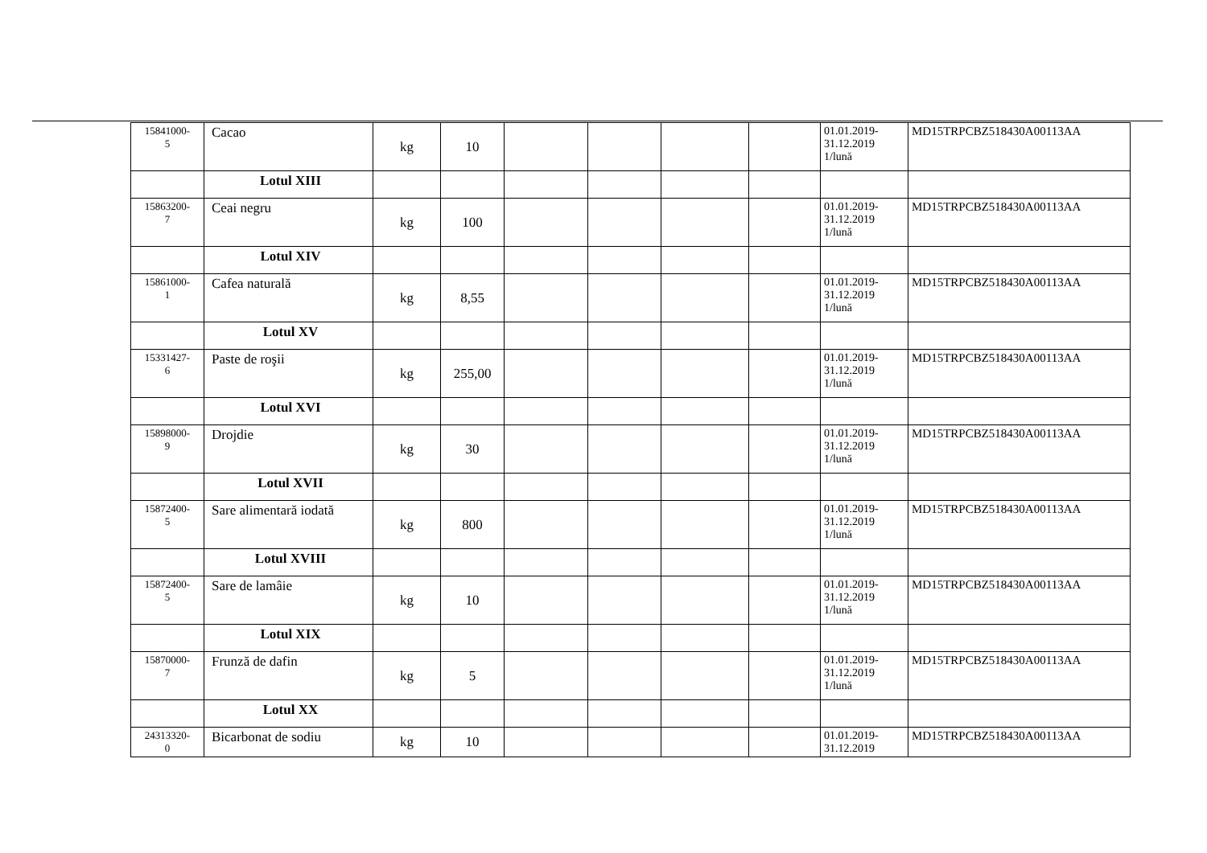| 15841000- 5 | Cacao | kg | 10 | | | | | 01.01.2019- 31.12.2019 1/lună | MD15TRPCBZ518430A00113AA |
| | Lotul XIII | | | | | | | | |
| 15863200- 7 | Ceai negru | kg | 100 | | | | | 01.01.2019- 31.12.2019 1/lună | MD15TRPCBZ518430A00113AA |
| | Lotul XIV | | | | | | | | |
| 15861000- 1 | Cafea naturală | kg | 8,55 | | | | | 01.01.2019- 31.12.2019 1/lună | MD15TRPCBZ518430A00113AA |
| | Lotul XV | | | | | | | | |
| 15331427- 6 | Paste de roşii | kg | 255,00 | | | | | 01.01.2019- 31.12.2019 1/lună | MD15TRPCBZ518430A00113AA |
| | Lotul XVI | | | | | | | | |
| 15898000- 9 | Drojdie | kg | 30 | | | | | 01.01.2019- 31.12.2019 1/lună | MD15TRPCBZ518430A00113AA |
| | Lotul XVII | | | | | | | | |
| 15872400- 5 | Sare alimentară iodată | kg | 800 | | | | | 01.01.2019- 31.12.2019 1/lună | MD15TRPCBZ518430A00113AA |
| | Lotul XVIII | | | | | | | | |
| 15872400- 5 | Sare de lamâie | kg | 10 | | | | | 01.01.2019- 31.12.2019 1/lună | MD15TRPCBZ518430A00113AA |
| | Lotul XIX | | | | | | | | |
| 15870000- 7 | Frunză de dafin | kg | 5 | | | | | 01.01.2019- 31.12.2019 1/lună | MD15TRPCBZ518430A00113AA |
| | Lotul XX | | | | | | | | |
| 24313320- 0 | Bicarbonat de sodiu | kg | 10 | | | | | 01.01.2019- 31.12.2019 | MD15TRPCBZ518430A00113AA |